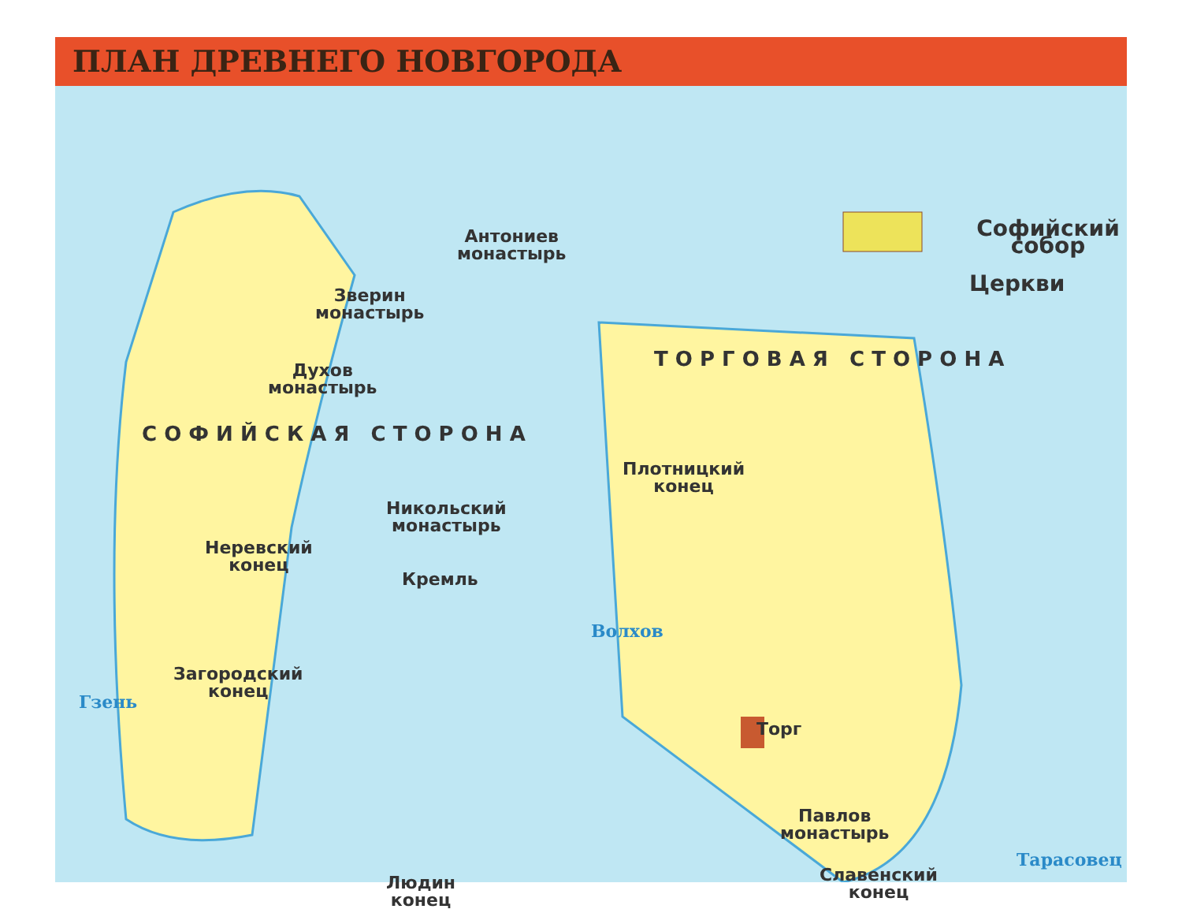ПЛАН ДРЕВНЕГО НОВГОРОДА
Софийский собор
Церкви
Антониев
монастырь
Зверин
монастырь
Духов
монастырь
Никольский
монастырь
Неревский
конец
Кремль
Загородский
конец
Людин
конец
Плотницкий
конец
Торг
Павлов
монастырь
Славенский
конец
Волхов
Гзень
Тарасовец
С О Ф И Й С К А Я С Т О Р О Н А
Т О Р Г О В А Я С Т О Р О Н А